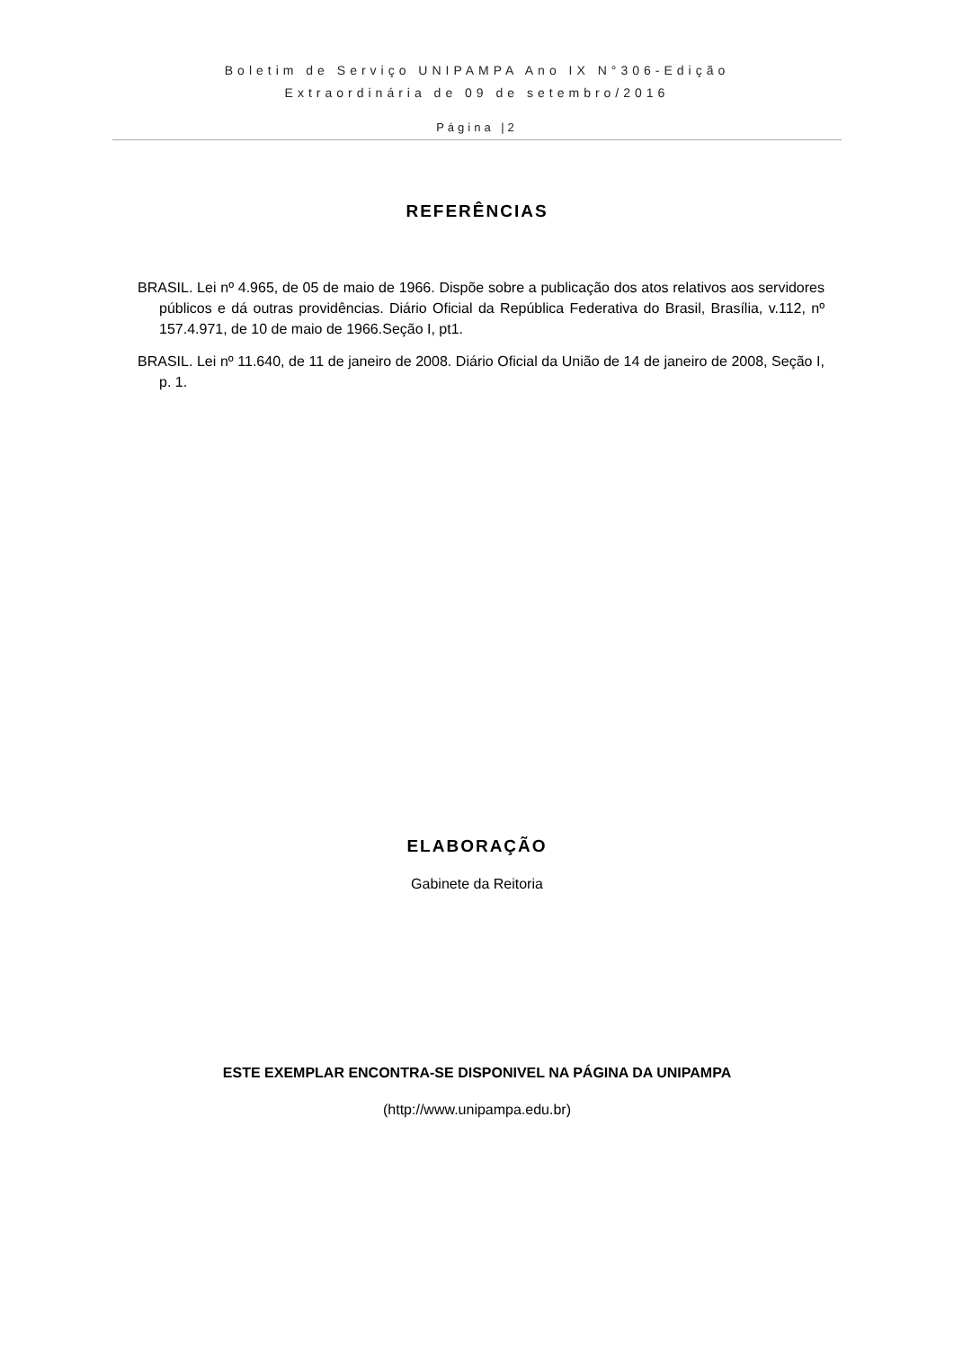Boletim de Serviço UNIPAMPA Ano IX N°306-Edição
Extraordinária de 09 de setembro/2016
Página |2
REFERÊNCIAS
BRASIL. Lei nº 4.965, de 05 de maio de 1966. Dispõe sobre a publicação dos atos relativos aos servidores públicos e dá outras providências. Diário Oficial da República Federativa do Brasil, Brasília, v.112, nº 157.4.971, de 10 de maio de 1966.Seção I, pt1.
BRASIL. Lei nº 11.640, de 11 de janeiro de 2008. Diário Oficial da União de 14 de janeiro de 2008, Seção I, p. 1.
ELABORAÇÃO
Gabinete da Reitoria
ESTE EXEMPLAR ENCONTRA-SE DISPONIVEL NA PÁGINA DA UNIPAMPA
(http://www.unipampa.edu.br)